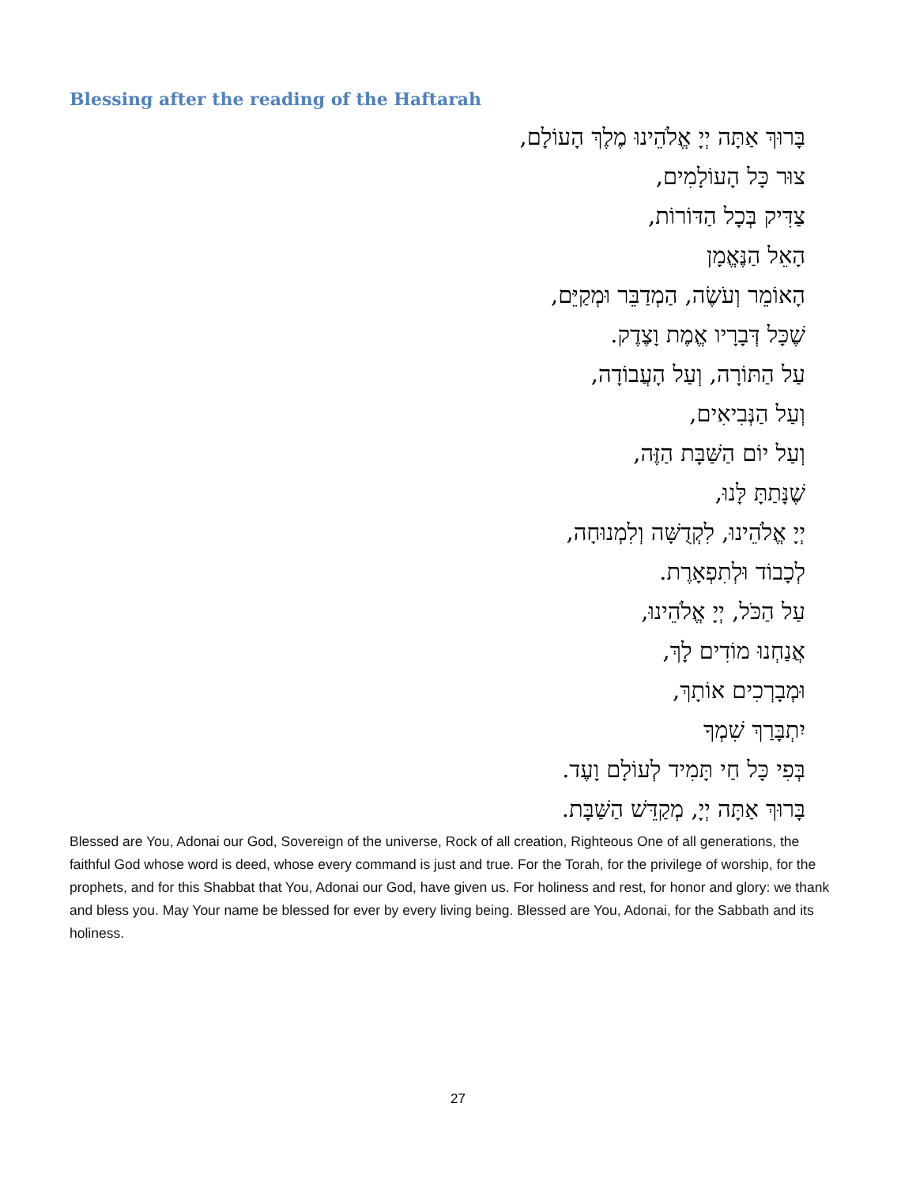Blessing after the reading of the Haftarah
בָּרוּךְ אַתָּה יְיָ אֱלֹהֵינוּ מֶלֶךְ הָעוֹלָם,
צוּר כָּל הָעוֹלָמִים,
צַדִּיק בְּכָל הַדּוֹרוֹת,
הָאֵל הַנֶּאֱמָן
הָאוֹמֵר וְעֹשֶׂה, הַמְדַבֵּר וּמְקַיֵּם,
שֶׁכָּל דְּבָרָיו אֱמֶת וָצֶדֶק.
עַל הַתּוֹרָה, וְעַל הָעֲבוֹדָה,
וְעַל הַנְּבִיאִים,
וְעַל יוֹם הַשַּׁבָּת הַזֶּה,
שֶׁנָּתַתָּ לָּנוּ,
יְיָ אֱלֹהֵינוּ, לִקְדֻשָּׁה וְלִמְנוּחָה,
לְכָבוֹד וּלְתִפְאָרֶת.
עַל הַכֹּל, יְיָ אֱלֹהֵינוּ,
אֲנַחְנוּ מוֹדִים לָךְ,
וּמְבָרְכִים אוֹתָךְ,
יִתְבָּרַךְ שִׁמְךָ
בְּפִי כָּל חַי תָּמִיד לְעוֹלָם וָעֶד.
בָּרוּךְ אַתָּה יְיָ, מְקַדֵּשׁ הַשַּׁבָּת.
Blessed are You, Adonai our God, Sovereign of the universe, Rock of all creation, Righteous One of all generations, the faithful God whose word is deed, whose every command is just and true. For the Torah, for the privilege of worship, for the prophets, and for this Shabbat that You, Adonai our God, have given us. For holiness and rest, for honor and glory: we thank and bless you. May Your name be blessed for ever by every living being. Blessed are You, Adonai, for the Sabbath and its holiness.
27